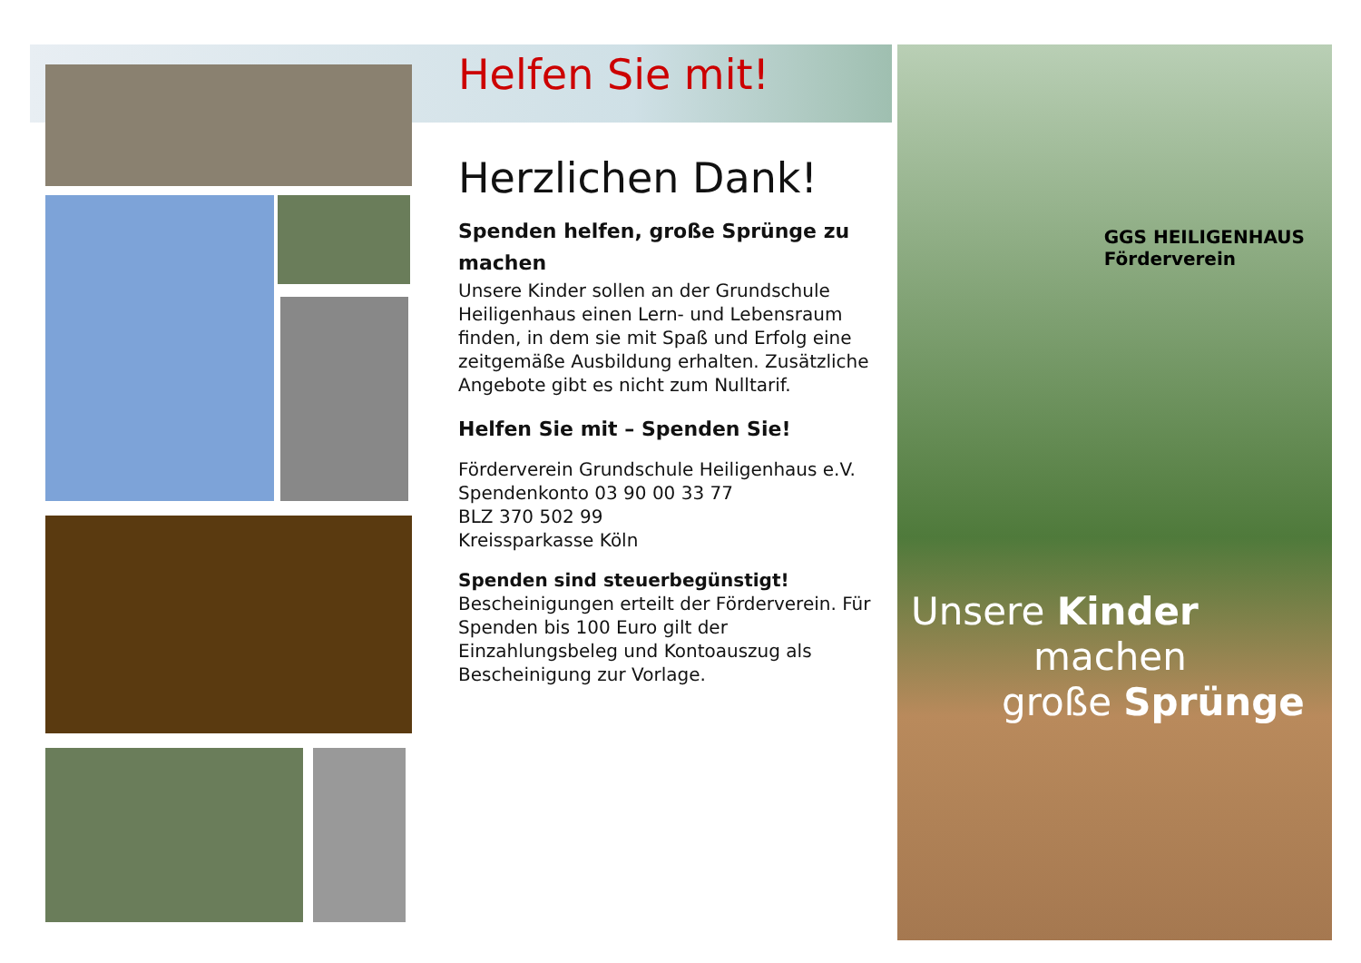Helfen Sie mit!
Herzlichen Dank!
Spenden helfen, große Sprünge zu machen
Unsere Kinder sollen an der Grundschule Heiligenhaus einen Lern- und Lebensraum finden, in dem sie mit Spaß und Erfolg eine zeitgemäße Ausbildung erhalten. Zusätzliche Angebote gibt es nicht zum Nulltarif.
Helfen Sie mit – Spenden Sie!
Förderverein Grundschule Heiligenhaus e.V.
Spendenkonto 03 90 00 33 77
BLZ 370 502 99
Kreissparkasse Köln
Spenden sind steuerbegünstigt!
Bescheinigungen erteilt der Förderverein. Für Spenden bis 100 Euro gilt der Einzahlungsbeleg und Kontoauszug als Bescheinigung zur Vorlage.
GGS HEILIGENHAUS
Förderverein
Unsere Kinder
machen
große Sprünge